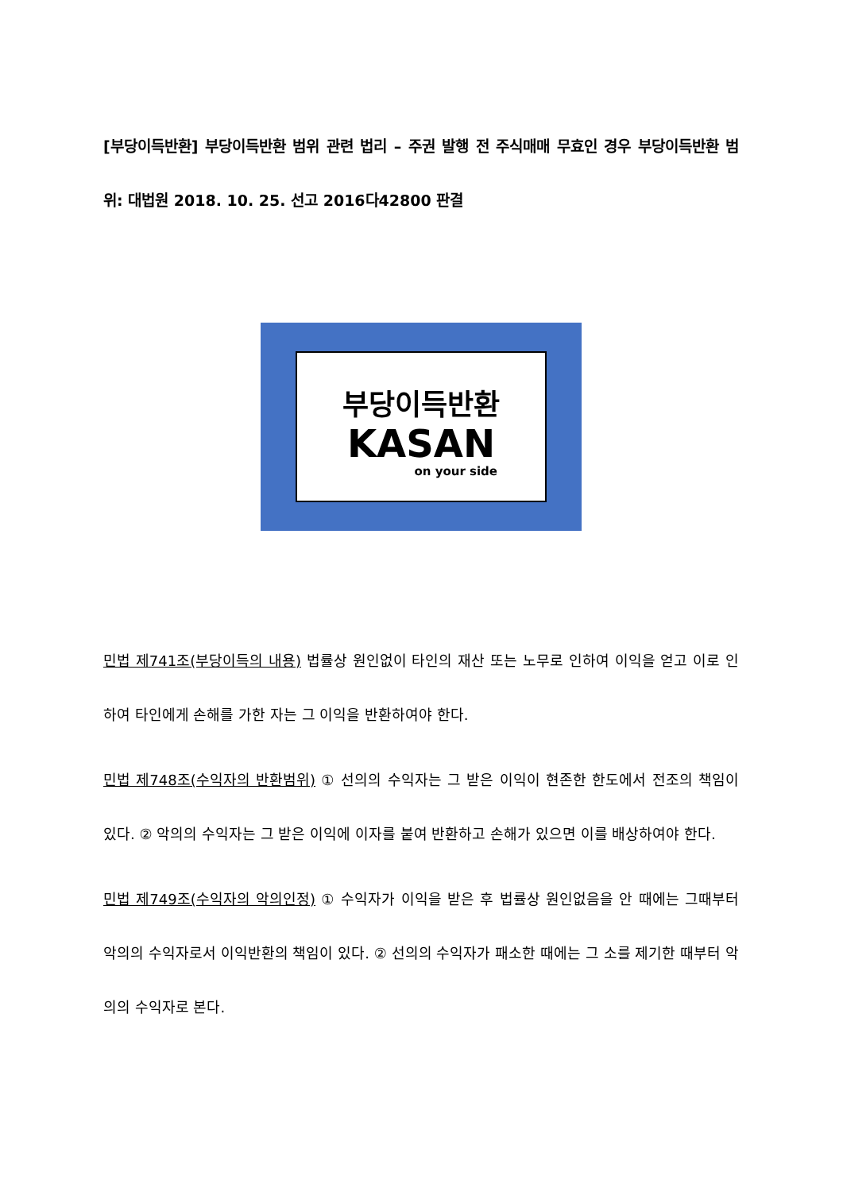[부당이득반환] 부당이득반환 범위 관련 법리 – 주권 발행 전 주식매매 무효인 경우 부당이득반환 범위: 대법원 2018. 10. 25. 선고 2016다42800 판결
부당이득반환
KASAN
on your side
민법 제741조(부당이득의 내용) 법률상 원인없이 타인의 재산 또는 노무로 인하여 이익을 얻고 이로 인하여 타인에게 손해를 가한 자는 그 이익을 반환하여야 한다.
민법 제748조(수익자의 반환범위) ① 선의의 수익자는 그 받은 이익이 현존한 한도에서 전조의 책임이 있다. ② 악의의 수익자는 그 받은 이익에 이자를 붙여 반환하고 손해가 있으면 이를 배상하여야 한다.
민법 제749조(수익자의 악의인정) ① 수익자가 이익을 받은 후 법률상 원인없음을 안 때에는 그때부터 악의의 수익자로서 이익반환의 책임이 있다. ② 선의의 수익자가 패소한 때에는 그 소를 제기한 때부터 악의의 수익자로 본다.